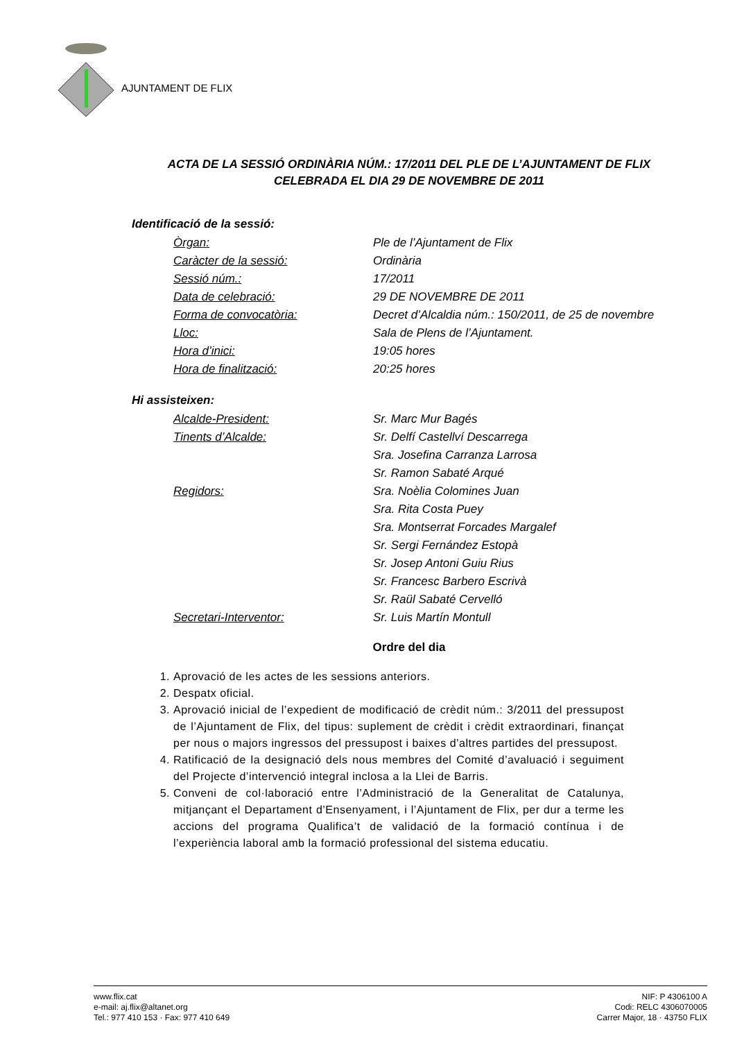AJUNTAMENT DE FLIX
ACTA DE LA SESSIÓ ORDINÀRIA NÚM.: 17/2011 DEL PLE DE L’AJUNTAMENT DE FLIX CELEBRADA EL DIA 29 DE NOVEMBRE DE 2011
Identificació de la sessió:
Òrgan: Ple de l’Ajuntament de Flix
Caràcter de la sessió: Ordinària
Sessió núm.: 17/2011
Data de celebració: 29 DE NOVEMBRE DE 2011
Forma de convocatòria: Decret d’Alcaldia núm.: 150/2011, de 25 de novembre
Lloc: Sala de Plens de l’Ajuntament.
Hora d’inici: 19:05 hores
Hora de finalització: 20:25 hores
Hi assisteixen:
Alcalde-President: Sr. Marc Mur Bagés
Tinents d’Alcalde: Sr. Delfí Castellví Descarrega
Sra. Josefina Carranza Larrosa
Sr. Ramon Sabaté Arqué
Regidors: Sra. Noèlia Colomines Juan
Sra. Rita Costa Puey
Sra. Montserrat Forcades Margalef
Sr. Sergi Fernández Estopà
Sr. Josep Antoni Guiu Rius
Sr. Francesc Barbero Escrivà
Sr. Raül Sabaté Cervelló
Secretari-Interventor: Sr. Luis Martín Montull
Ordre del dia
1. Aprovació de les actes de les sessions anteriors.
2. Despatx oficial.
3. Aprovació inicial de l’expedient de modificació de crèdit núm.: 3/2011 del pressupost de l’Ajuntament de Flix, del tipus: suplement de crèdit i crèdit extraordinari, finançat per nous o majors ingressos del pressupost i baixes d’altres partides del pressupost.
4. Ratificació de la designació dels nous membres del Comité d’avaluació i seguiment del Projecte d’intervenció integral inclosa a la Llei de Barris.
5. Conveni de col·laboració entre l’Administració de la Generalitat de Catalunya, mitjançant el Departament d’Ensenyament, i l’Ajuntament de Flix, per dur a terme les accions del programa Qualifica’t de validació de la formació contínua i de l’experiència laboral amb la formació professional del sistema educatiu.
www.flix.cat
e-mail: aj.flix@altanet.org
Tel.: 977 410 153 · Fax: 977 410 649
NIF: P 4306100 A
Codi: RELC 4306070005
Carrer Major, 18 · 43750 FLIX